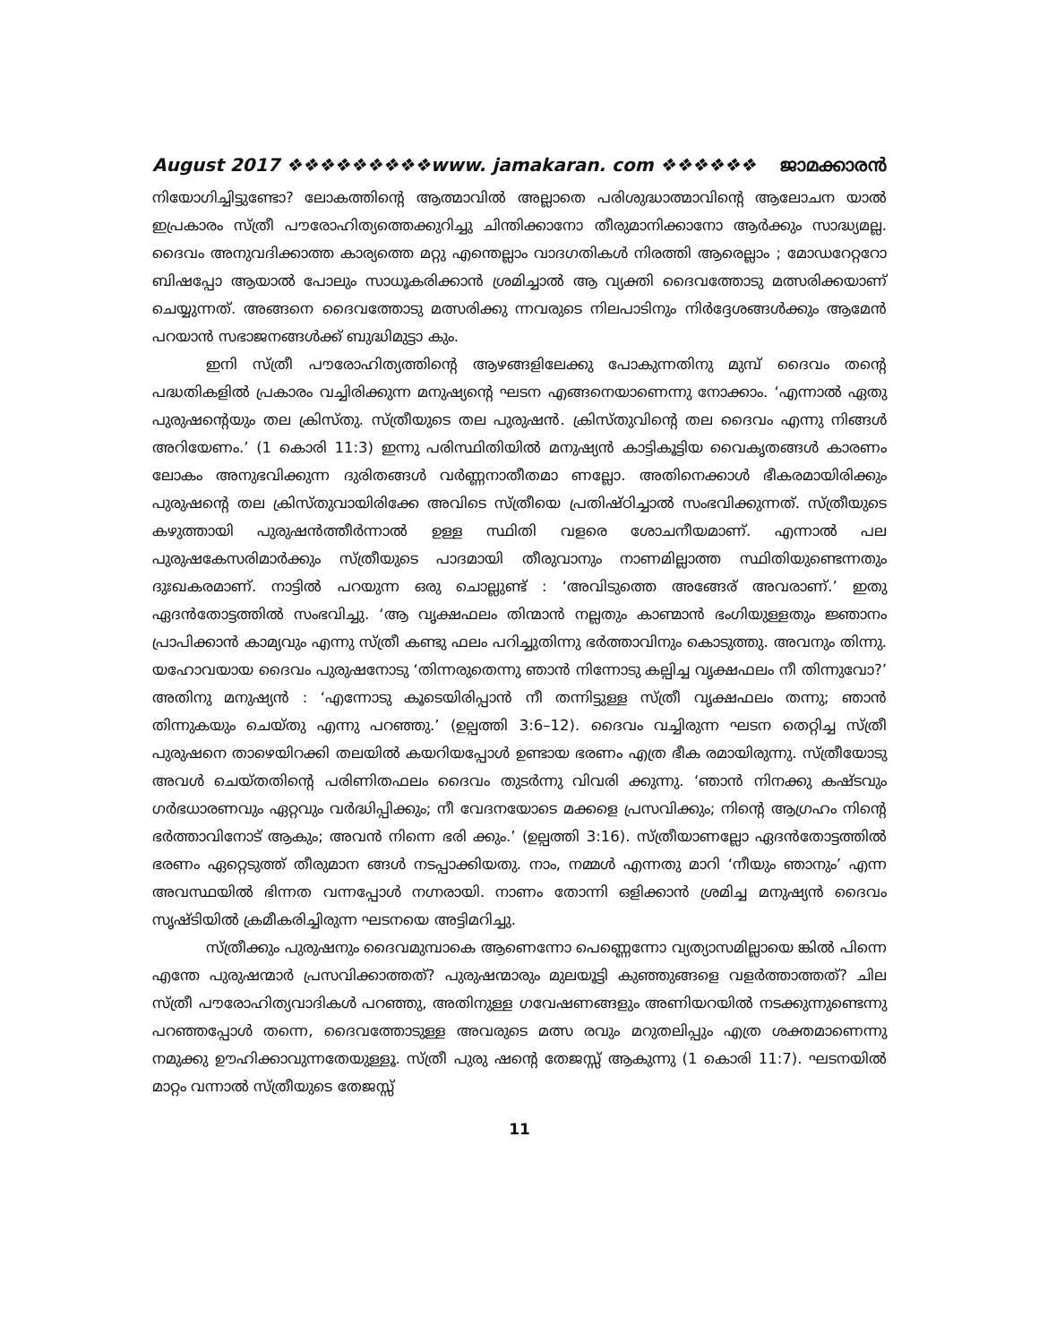August 2017 ❖❖❖❖❖❖❖❖❖www. jamakaran. com ❖❖❖❖❖❖ ജാമക്കാരൻ
നിയോഗിച്ചിട്ടുണ്ടോ? ലോകത്തിന്റെ ആത്മാവിൽ അല്ലാതെ പരിശുദ്ധാത്മാവിന്റെ ആലോചന യാൽ ഇപ്രകാരം സ്ത്രീ പൗരോഹിത്യത്തെക്കുറിച്ചു ചിന്തിക്കാനോ തീരുമാനിക്കാനോ ആർക്കും സാദ്ധ്യമല്ല. ദൈവം അനുവദിക്കാത്ത കാര്യത്തെ മറ്റു എന്തെല്ലാം വാദഗതികൾ നിരത്തി ആരെല്ലാം ; മോഡറേറ്ററോ ബിഷപ്പോ ആയാൽ പോലും സാധൂകരിക്കാൻ ശ്രമിച്ചാൽ ആ വ്യക്തി ദൈവത്തോടു മത്സരിക്കയാണ് ചെയ്യുന്നത്. അങ്ങനെ ദൈവത്തോടു മത്സരിക്കു ന്നവരുടെ നിലപാടിനും നിർദ്ദേശങ്ങൾക്കും ആമേൻ പറയാൻ സഭാജനങ്ങൾക്ക് ബുദ്ധിമുട്ടാ കും.
ഇനി സ്ത്രീ പൗരോഹിത്യത്തിന്റെ ആഴങ്ങളിലേക്കു പോകുന്നതിനു മുമ്പ് ദൈവം തന്റെ പദ്ധതികളിൽ പ്രകാരം വച്ചിരിക്കുന്ന മനുഷ്യന്റെ ഘടന എങ്ങനെയാണെന്നു നോക്കാം. ‘എന്നാൽ ഏതു പുരുഷന്റെയും തല ക്രിസ്തു. സ്ത്രീയുടെ തല പുരുഷൻ. ക്രിസ്തുവിന്റെ തല ദൈവം എന്നു നിങ്ങൾ അറിയേണം.’ (1 കൊരി 11:3) ഇന്നു പരിസ്ഥിതിയിൽ മനുഷ്യൻ കാട്ടികൂട്ടിയ വൈകൃതങ്ങൾ കാരണം ലോകം അനുഭവിക്കുന്ന ദുരിതങ്ങൾ വർണ്ണനാതീതമാ ണല്ലോ. അതിനെക്കാൾ ഭീകരമായിരിക്കും പുരുഷന്റെ തല ക്രിസ്തുവായിരിക്കേ അവിടെ സ്ത്രീയെ പ്രതിഷ്ഠിച്ചാൽ സംഭവിക്കുന്നത്. സ്ത്രീയുടെ കഴുത്തായി പുരുഷൻത്തീർന്നാൽ ഉള്ള സ്ഥിതി വളരെ ശോചനീയമാണ്. എന്നാൽ പല പുരുഷകേസരിമാർക്കും സ്ത്രീയുടെ പാദമായി തീരുവാനും നാണമില്ലാത്ത സ്ഥിതിയുണ്ടെന്നതും ദുഃഖകരമാണ്. നാട്ടിൽ പറയുന്ന ഒരു ചൊല്ലുണ്ട് : ‘അവിടുത്തെ അങ്ങേര് അവരാണ്.’ ഇതു ഏദൻതോട്ടത്തിൽ സംഭവിച്ചു. ‘ആ വൃക്ഷഫലം തിന്മാൻ നല്ലതും കാണ്മാൻ ഭംഗിയുള്ളതും ജ്ഞാനം പ്രാപിക്കാൻ കാമ്യവും എന്നു സ്ത്രീ കണ്ടു ഫലം പറിച്ചുതിന്നു ഭർത്താവിനും കൊടുത്തു. അവനും തിന്നു. യഹോവയായ ദൈവം പുരുഷനോടു ‘തിന്നരുതെന്നു ഞാൻ നിന്നോടു കല്പിച്ച വൃക്ഷഫലം നീ തിന്നുവോ?’ അതിനു മനുഷ്യൻ : ‘എന്നോടു കൂടെയിരിപ്പാൻ നീ തന്നിട്ടുള്ള സ്ത്രീ വൃക്ഷഫലം തന്നു; ഞാൻ തിന്നുകയും ചെയ്തു എന്നു പറഞ്ഞു.’ (ഉല്പത്തി 3:6–12). ദൈവം വച്ചിരുന്ന ഘടന തെറ്റിച്ച സ്ത്രീ പുരുഷനെ താഴെയിറക്കി തലയിൽ കയറിയപ്പോൾ ഉണ്ടായ ഭരണം എത്ര ഭീക രമായിരുന്നു. സ്ത്രീയോടു അവൾ ചെയ്തതിന്റെ പരിണിതഫലം ദൈവം തുടർന്നു വിവരി ക്കുന്നു. ‘ഞാൻ നിനക്കു കഷ്ടവും ഗർഭധാരണവും ഏറ്റവും വർദ്ധിപ്പിക്കും; നീ വേദനയോടെ മക്കളെ പ്രസവിക്കും; നിന്റെ ആഗ്രഹം നിന്റെ ഭർത്താവിനോട് ആകും; അവൻ നിന്നെ ഭരി ക്കും.’ (ഉല്പത്തി 3:16). സ്ത്രീയാണല്ലോ ഏദൻതോട്ടത്തിൽ ഭരണം ഏറ്റെടുത്ത് തീരുമാന ങ്ങൾ നടപ്പാക്കിയതു. നാം, നമ്മൾ എന്നതു മാറി ‘നീയും ഞാനും’ എന്ന അവസ്ഥയിൽ ഭിന്നത വന്നപ്പോൾ നഗ്നരായി. നാണം തോന്നി ഒളിക്കാൻ ശ്രമിച്ച മനുഷ്യൻ ദൈവം സൃഷ്ടിയിൽ ക്രമീകരിച്ചിരുന്ന ഘടനയെ അട്ടിമറിച്ചു.
സ്ത്രീക്കും പുരുഷനും ദൈവമുമ്പാകെ ആണെന്നോ പെണ്ണെന്നോ വ്യത്യാസമില്ലായെ ങ്കിൽ പിന്നെ എന്തേ പുരുഷന്മാർ പ്രസവിക്കാത്തത്? പുരുഷന്മാരും മുലയൂട്ടി കുഞ്ഞുങ്ങളെ വളർത്താത്തത്? ചില സ്ത്രീ പൗരോഹിത്യവാദികൾ പറഞ്ഞു, അതിനുള്ള ഗവേഷണങ്ങളും അണിയറയിൽ നടക്കുന്നുണ്ടെന്നു പറഞ്ഞപ്പോൾ തന്നെ, ദൈവത്തോടുള്ള അവരുടെ മത്സ രവും മറുതലിപ്പും എത്ര ശക്തമാണെന്നു നമുക്കു ഊഹിക്കാവുന്നതേയുള്ളൂ. സ്ത്രീ പുരു ഷന്റെ തേജസ്സ് ആകുന്നു (1 കൊരി 11:7). ഘടനയിൽ മാറ്റം വന്നാൽ സ്ത്രീയുടെ തേജസ്സ്
11